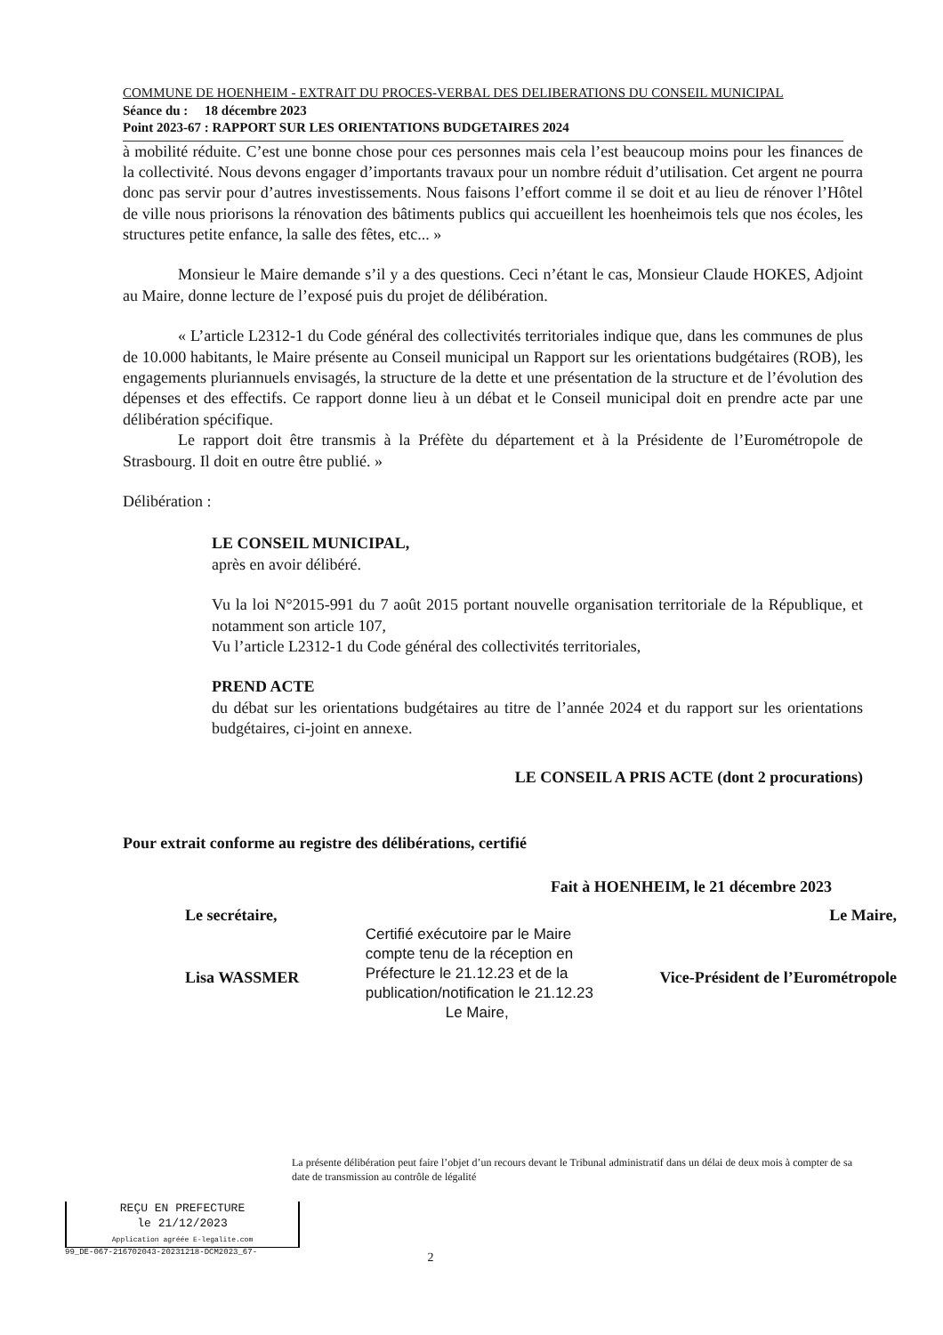COMMUNE DE HOENHEIM - EXTRAIT DU PROCES-VERBAL DES DELIBERATIONS DU CONSEIL MUNICIPAL
Séance du : 18 décembre 2023
Point 2023-67 : RAPPORT SUR LES ORIENTATIONS BUDGETAIRES 2024
à mobilité réduite. C’est une bonne chose pour ces personnes mais cela l’est beaucoup moins pour les finances de la collectivité. Nous devons engager d’importants travaux pour un nombre réduit d’utilisation. Cet argent ne pourra donc pas servir pour d’autres investissements. Nous faisons l’effort comme il se doit et au lieu de rénover l’Hôtel de ville nous priorisons la rénovation des bâtiments publics qui accueillent les hoenheimois tels que nos écoles, les structures petite enfance, la salle des fêtes, etc... »
Monsieur le Maire demande s’il y a des questions. Ceci n’étant le cas, Monsieur Claude HOKES, Adjoint au Maire, donne lecture de l’exposé puis du projet de délibération.
« L’article L2312-1 du Code général des collectivités territoriales indique que, dans les communes de plus de 10.000 habitants, le Maire présente au Conseil municipal un Rapport sur les orientations budgétaires (ROB), les engagements pluriannuels envisagés, la structure de la dette et une présentation de la structure et de l’évolution des dépenses et des effectifs. Ce rapport donne lieu à un débat et le Conseil municipal doit en prendre acte par une délibération spécifique.
Le rapport doit être transmis à la Préfète du département et à la Présidente de l’Eurométropole de Strasbourg. Il doit en outre être publié. »
Délibération :
LE CONSEIL MUNICIPAL,
après en avoir délibéré.
Vu la loi N°2015-991 du 7 août 2015 portant nouvelle organisation territoriale de la République, et notamment son article 107,
Vu l’article L2312-1 du Code général des collectivités territoriales,
PREND ACTE
du débat sur les orientations budgétaires au titre de l’année 2024 et du rapport sur les orientations budgétaires, ci-joint en annexe.
LE CONSEIL A PRIS ACTE (dont 2 procurations)
Pour extrait conforme au registre des délibérations, certifié
Fait à HOENHEIM, le 21 décembre 2023
Le secrétaire,
Lisa WASSMER
Certifié exécutoire par le Maire
compte tenu de la réception en
Préfecture le 21.12.23 et de la
publication/notification le 21.12.23
Le Maire,
Le Maire,
Vice-Président de l’Eurométropole
La présente délibération peut faire l’objet d’un recours devant le Tribunal administratif dans un délai de deux mois à compter de sa date de transmission au contrôle de légalité
REÇU EN PREFECTURE
le 21/12/2023
Application agréée E-legalite.com
99_DE-067-216702043-20231218-DCM2023_67-
2